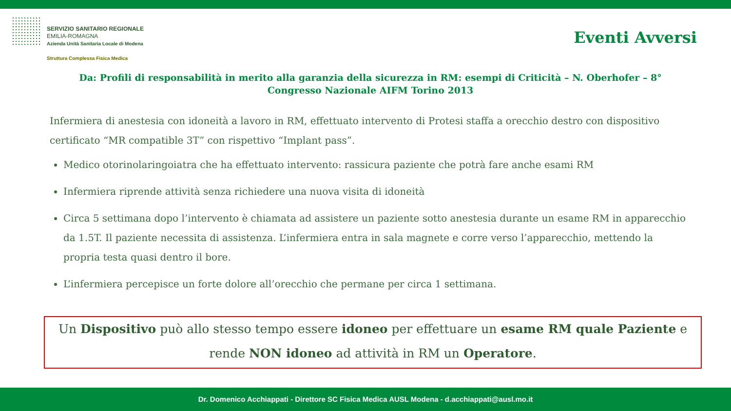SERVIZIO SANITARIO REGIONALE
EMILIA-ROMAGNA
Azienda Unità Sanitaria Locale di Modena
Struttura Complessa Fisica Medica
Eventi Avversi
Da: Profili di responsabilità in merito alla garanzia della sicurezza in RM: esempi di Criticità – N. Oberhofer – 8° Congresso Nazionale AIFM Torino 2013
Infermiera di anestesia con idoneità a lavoro in RM, effettuato intervento di Protesi staffa a orecchio destro con dispositivo certificato “MR compatible 3T” con rispettivo “Implant pass”.
Medico otorinolaringoiatra che ha effettuato intervento: rassicura paziente che potrà fare anche esami RM
Infermiera riprende attività senza richiedere una nuova visita di idoneità
Circa 5 settimana dopo l’intervento è chiamata ad assistere un paziente sotto anestesia durante un esame RM in apparecchio da 1.5T. Il paziente necessita di assistenza. L’infermiera entra in sala magnete e corre verso l’apparecchio, mettendo la propria testa quasi dentro il bore.
L’infermiera percepisce un forte dolore all’orecchio che permane per circa 1 settimana.
Un Dispositivo può allo stesso tempo essere idoneo per effettuare un esame RM quale Paziente e rende NON idoneo ad attività in RM un Operatore.
Dr. Domenico Acchiappati - Direttore SC Fisica Medica AUSL Modena - d.acchiappati@ausl.mo.it